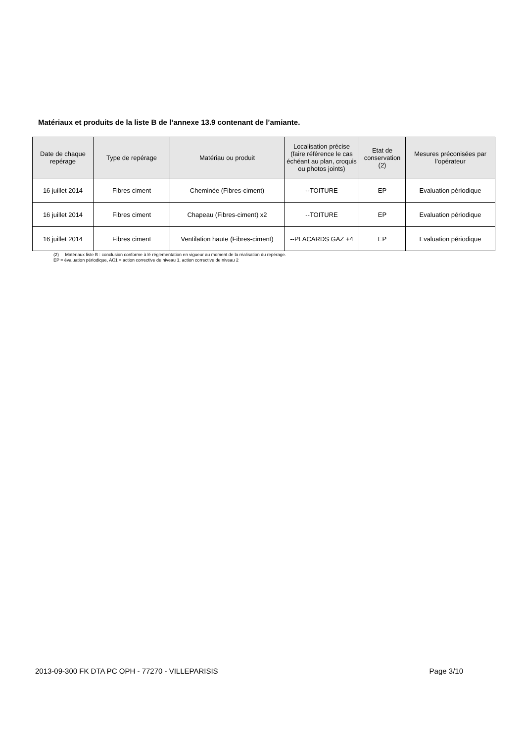Matériaux et produits de la liste B de l’annexe 13.9 contenant de l’amiante.
| Date de chaque repérage | Type de repérage | Matériau ou produit | Localisation précise (faire référence le cas échéant au plan, croquis ou photos joints) | Etat de conservation (2) | Mesures préconisées par l’opérateur |
| --- | --- | --- | --- | --- | --- |
| 16 juillet 2014 | Fibres ciment | Cheminée (Fibres-ciment) | --TOITURE | EP | Evaluation périodique |
| 16 juillet 2014 | Fibres ciment | Chapeau (Fibres-ciment) x2 | --TOITURE | EP | Evaluation périodique |
| 16 juillet 2014 | Fibres ciment | Ventilation haute (Fibres-ciment) | --PLACARDS GAZ +4 | EP | Evaluation périodique |
(2) Matériaux liste B : conclusion conforme à lé réglementation en vigueur au moment de la réalisation du repérage.
EP = évaluation périodique, AC1 = action corrective de niveau 1, action corrective de niveau 2
2013-09-300 FK DTA PC OPH - 77270 - VILLEPARISIS Page 3/10